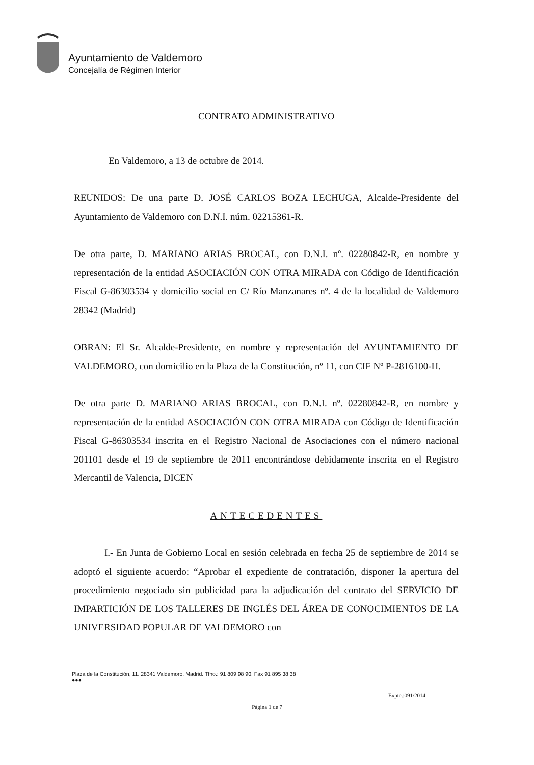Ayuntamiento de Valdemoro
Concejalía de Régimen Interior
CONTRATO ADMINISTRATIVO
En Valdemoro, a 13 de octubre de 2014.
REUNIDOS: De una parte D. JOSÉ CARLOS BOZA LECHUGA, Alcalde-Presidente del Ayuntamiento de Valdemoro con D.N.I. núm. 02215361-R.
De otra parte, D. MARIANO ARIAS BROCAL, con D.N.I. nº. 02280842-R, en nombre y representación de la entidad ASOCIACIÓN CON OTRA MIRADA con Código de Identificación Fiscal G-86303534 y domicilio social en C/ Río Manzanares nº. 4 de la localidad de Valdemoro 28342 (Madrid)
OBRAN: El Sr. Alcalde-Presidente, en nombre y representación del AYUNTAMIENTO DE VALDEMORO, con domicilio en la Plaza de la Constitución, nº 11, con CIF Nº P-2816100-H.
De otra parte D. MARIANO ARIAS BROCAL, con D.N.I. nº. 02280842-R, en nombre y representación de la entidad ASOCIACIÓN CON OTRA MIRADA con Código de Identificación Fiscal G-86303534 inscrita en el Registro Nacional de Asociaciones con el número nacional 201101 desde el 19 de septiembre de 2011 encontrándose debidamente inscrita en el Registro Mercantil de Valencia, DICEN
ANTECEDENTES
I.- En Junta de Gobierno Local en sesión celebrada en fecha 25 de septiembre de 2014 se adoptó el siguiente acuerdo: “Aprobar el expediente de contratación, disponer la apertura del procedimiento negociado sin publicidad para la adjudicación del contrato del SERVICIO DE IMPARTICIÓN DE LOS TALLERES DE INGLÉS DEL ÁREA DE CONOCIMIENTOS DE LA UNIVERSIDAD POPULAR DE VALDEMORO con
Plaza de la Constitución, 11. 28341 Valdemoro. Madrid. Tfno.: 91 809 98 90. Fax 91 895 38 38
●●●
Expte.:091/2014
Página 1 de 7